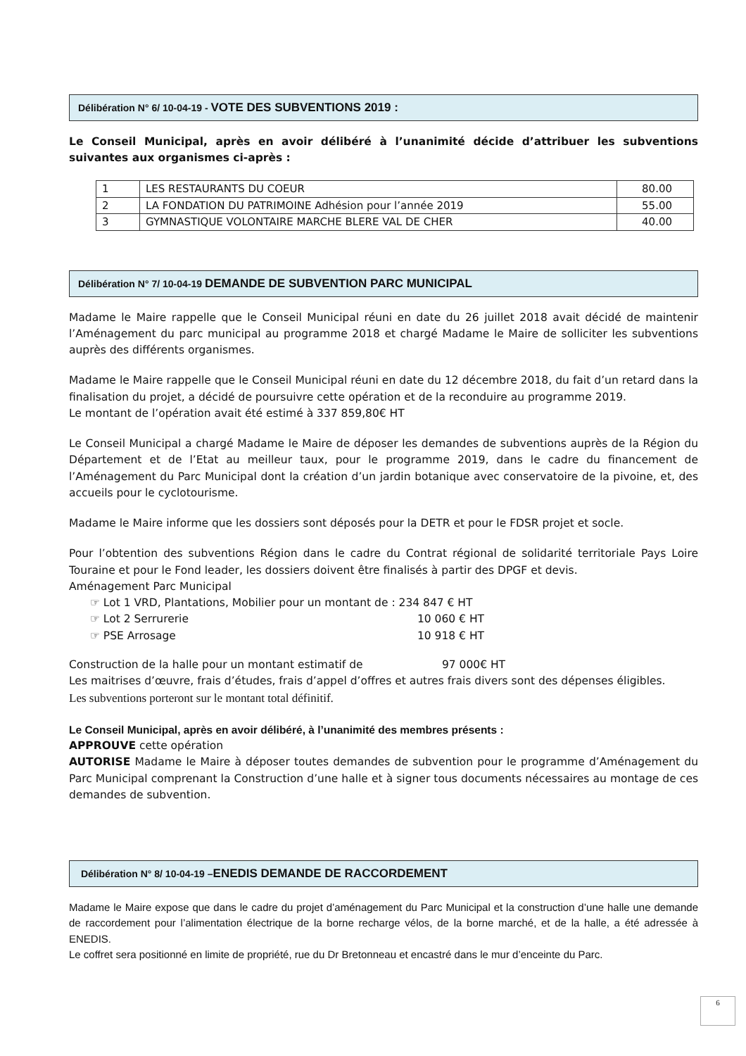Délibération N° 6/ 10-04-19 - VOTE DES SUBVENTIONS 2019 :
Le Conseil Municipal, après en avoir délibéré à l’unanimité décide d’attribuer les subventions suivantes aux organismes ci-après :
| 1 | LES RESTAURANTS DU COEUR | 80.00 |
| 2 | LA FONDATION DU PATRIMOINE Adhésion pour l’année 2019 | 55.00 |
| 3 | GYMNASTIQUE VOLONTAIRE MARCHE BLERE VAL DE CHER | 40.00 |
Délibération N° 7/ 10-04-19 DEMANDE DE SUBVENTION PARC MUNICIPAL
Madame le Maire rappelle que le Conseil Municipal réuni en date du 26 juillet 2018 avait décidé de maintenir l’Aménagement du parc municipal au programme 2018 et chargé Madame le Maire de solliciter les subventions auprès des différents organismes.
Madame le Maire rappelle que le Conseil Municipal réuni en date du 12 décembre 2018, du fait d’un retard dans la finalisation du projet, a décidé de poursuivre cette opération et de la reconduire au programme 2019.
Le montant de l’opération avait été estimé à 337 859,80€ HT
Le Conseil Municipal a chargé Madame le Maire de déposer les demandes de subventions auprès de la Région du Département et de l’Etat au meilleur taux, pour le programme 2019, dans le cadre du financement de l’Aménagement du Parc Municipal dont la création d’un jardin botanique avec conservatoire de la pivoine, et, des accueils pour le cyclotourisme.
Madame le Maire informe que les dossiers sont déposés pour la DETR et pour le FDSR projet et socle.
Pour l’obtention des subventions Région dans le cadre du Contrat régional de solidarité territoriale Pays Loire Touraine et pour le Fond leader, les dossiers doivent être finalisés à partir des DPGF et devis.
Aménagement Parc Municipal
☞ Lot 1 VRD, Plantations, Mobilier pour un montant de : 234 847 € HT
☞ Lot 2 Serrurerie 10 060 € HT
☞ PSE Arrosage 10 918 € HT
Construction de la halle pour un montant estimatif de 97 000€ HT
Les maitrises d’œuvre, frais d’études, frais d’appel d’offres et autres frais divers sont des dépenses éligibles.
Les subventions porteront sur le montant total définitif.
Le Conseil Municipal, après en avoir délibéré, à l’unanimité des membres présents :
APPROUVE cette opération
AUTORISE Madame le Maire à déposer toutes demandes de subvention pour le programme d’Aménagement du Parc Municipal comprenant la Construction d’une halle et à signer tous documents nécessaires au montage de ces demandes de subvention.
Délibération N° 8/ 10-04-19 –ENEDIS DEMANDE DE RACCORDEMENT
Madame le Maire expose que dans le cadre du projet d’aménagement du Parc Municipal et la construction d’une halle une demande de raccordement pour l’alimentation électrique de la borne recharge vélos, de la borne marché, et de la halle, a été adressée à ENEDIS.
Le coffret sera positionné en limite de propriété, rue du Dr Bretonneau et encastré dans le mur d’enceinte du Parc.
6